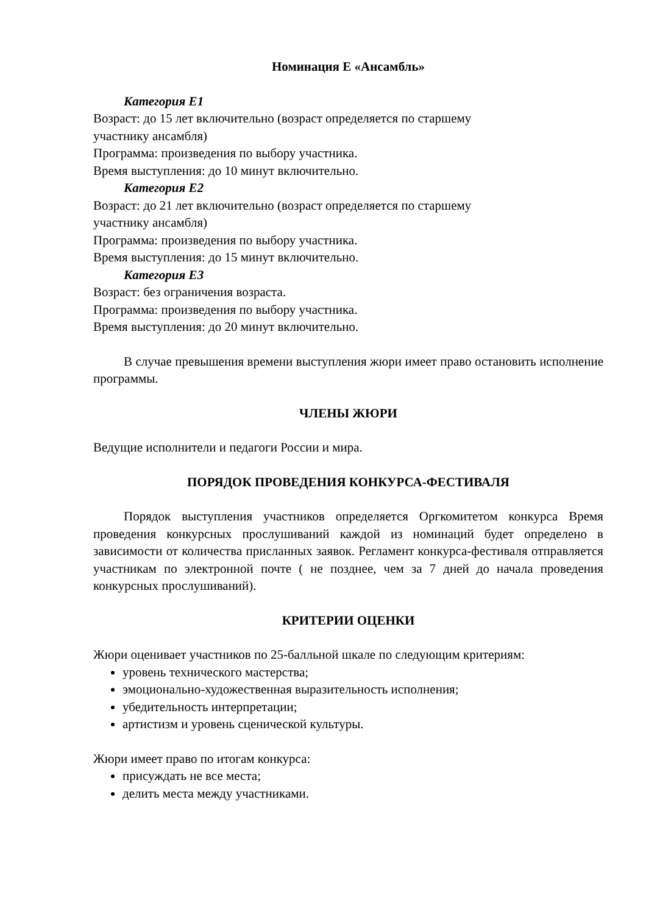Номинация Е «Ансамбль»
Категория Е1
Возраст: до 15 лет включительно (возраст определяется по старшему
участнику ансамбля)
Программа: произведения по выбору участника.
Время выступления: до 10 минут включительно.
Категория Е2
Возраст: до 21 лет включительно (возраст определяется по старшему
участнику ансамбля)
Программа: произведения по выбору участника.
Время выступления: до 15 минут включительно.
Категория Е3
Возраст: без ограничения возраста.
Программа: произведения по выбору участника.
Время выступления: до 20 минут включительно.
В случае превышения времени выступления жюри имеет право остановить исполнение программы.
ЧЛЕНЫ ЖЮРИ
Ведущие исполнители и педагоги России и мира.
ПОРЯДОК ПРОВЕДЕНИЯ КОНКУРСА-ФЕСТИВАЛЯ
Порядок выступления участников определяется Оргкомитетом конкурса Время проведения конкурсных прослушиваний каждой из номинаций будет определено в зависимости от количества присланных заявок. Регламент конкурса-фестиваля отправляется участникам по электронной почте ( не позднее, чем за 7 дней до начала проведения конкурсных прослушиваний).
КРИТЕРИИ ОЦЕНКИ
Жюри оценивает участников по 25-балльной шкале по следующим критериям:
уровень технического мастерства;
эмоционально-художественная выразительность исполнения;
убедительность интерпретации;
артистизм и уровень сценической культуры.
Жюри имеет право по итогам конкурса:
присуждать не все места;
делить места между участниками.